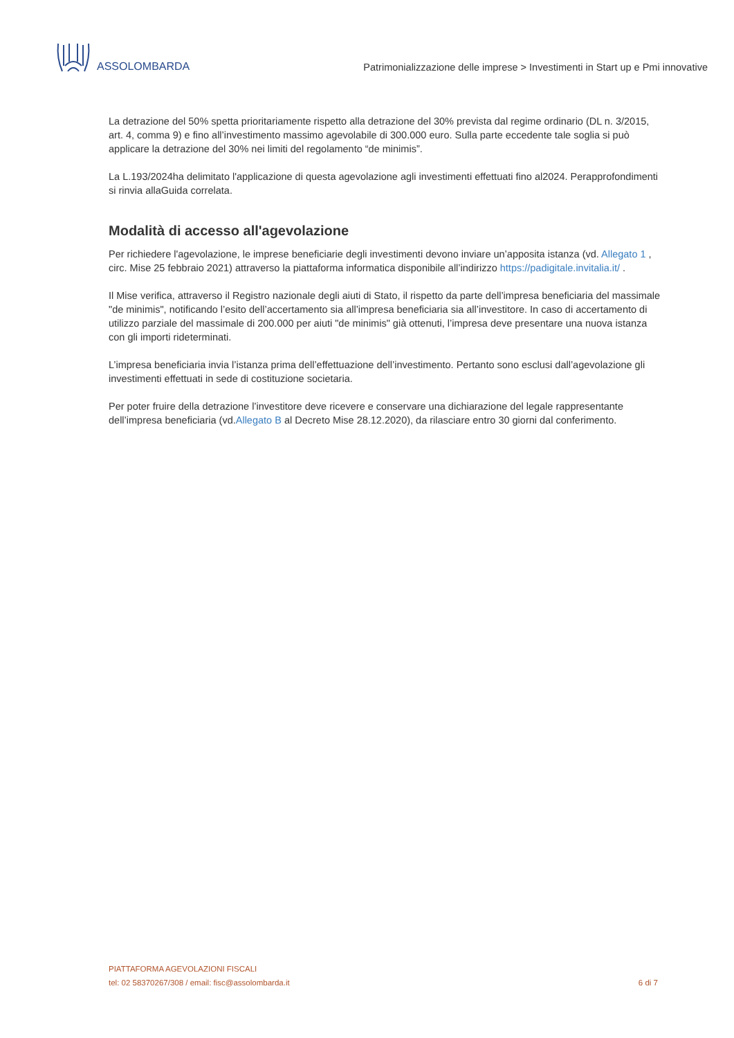ASSOLOMBARDA
Patrimonializzazione delle imprese > Investimenti in Start up e Pmi innovative
La detrazione del 50% spetta prioritariamente rispetto alla detrazione del 30% prevista dal regime ordinario (DL n. 3/2015, art. 4, comma 9) e fino all’investimento massimo agevolabile di 300.000 euro. Sulla parte eccedente tale soglia si può applicare la detrazione del 30% nei limiti del regolamento “de minimis”.
La L.193/2024ha delimitato l'applicazione di questa agevolazione agli investimenti effettuati fino al2024. Perapprofondimenti si rinvia allaGuida correlata.
Modalità di accesso all'agevolazione
Per richiedere l'agevolazione, le imprese beneficiarie degli investimenti devono inviare un’apposita istanza (vd. Allegato 1 , circ. Mise 25 febbraio 2021) attraverso la piattaforma informatica disponibile all’indirizzo https://padigitale.invitalia.it/ .
Il Mise verifica, attraverso il Registro nazionale degli aiuti di Stato, il rispetto da parte dell’impresa beneficiaria del massimale "de minimis", notificando l’esito dell’accertamento sia all’impresa beneficiaria sia all’investitore. In caso di accertamento di utilizzo parziale del massimale di 200.000 per aiuti "de minimis" già ottenuti, l’impresa deve presentare una nuova istanza con gli importi rideterminati.
L’impresa beneficiaria invia l’istanza prima dell’effettuazione dell’investimento. Pertanto sono esclusi dall’agevolazione gli investimenti effettuati in sede di costituzione societaria.
Per poter fruire della detrazione l’investitore deve ricevere e conservare una dichiarazione del legale rappresentante dell’impresa beneficiaria (vd.Allegato B al Decreto Mise 28.12.2020), da rilasciare entro 30 giorni dal conferimento.
PIATTAFORMA AGEVOLAZIONI FISCALI
tel: 02 58370267/308 / email: fisc@assolombarda.it
6 di 7